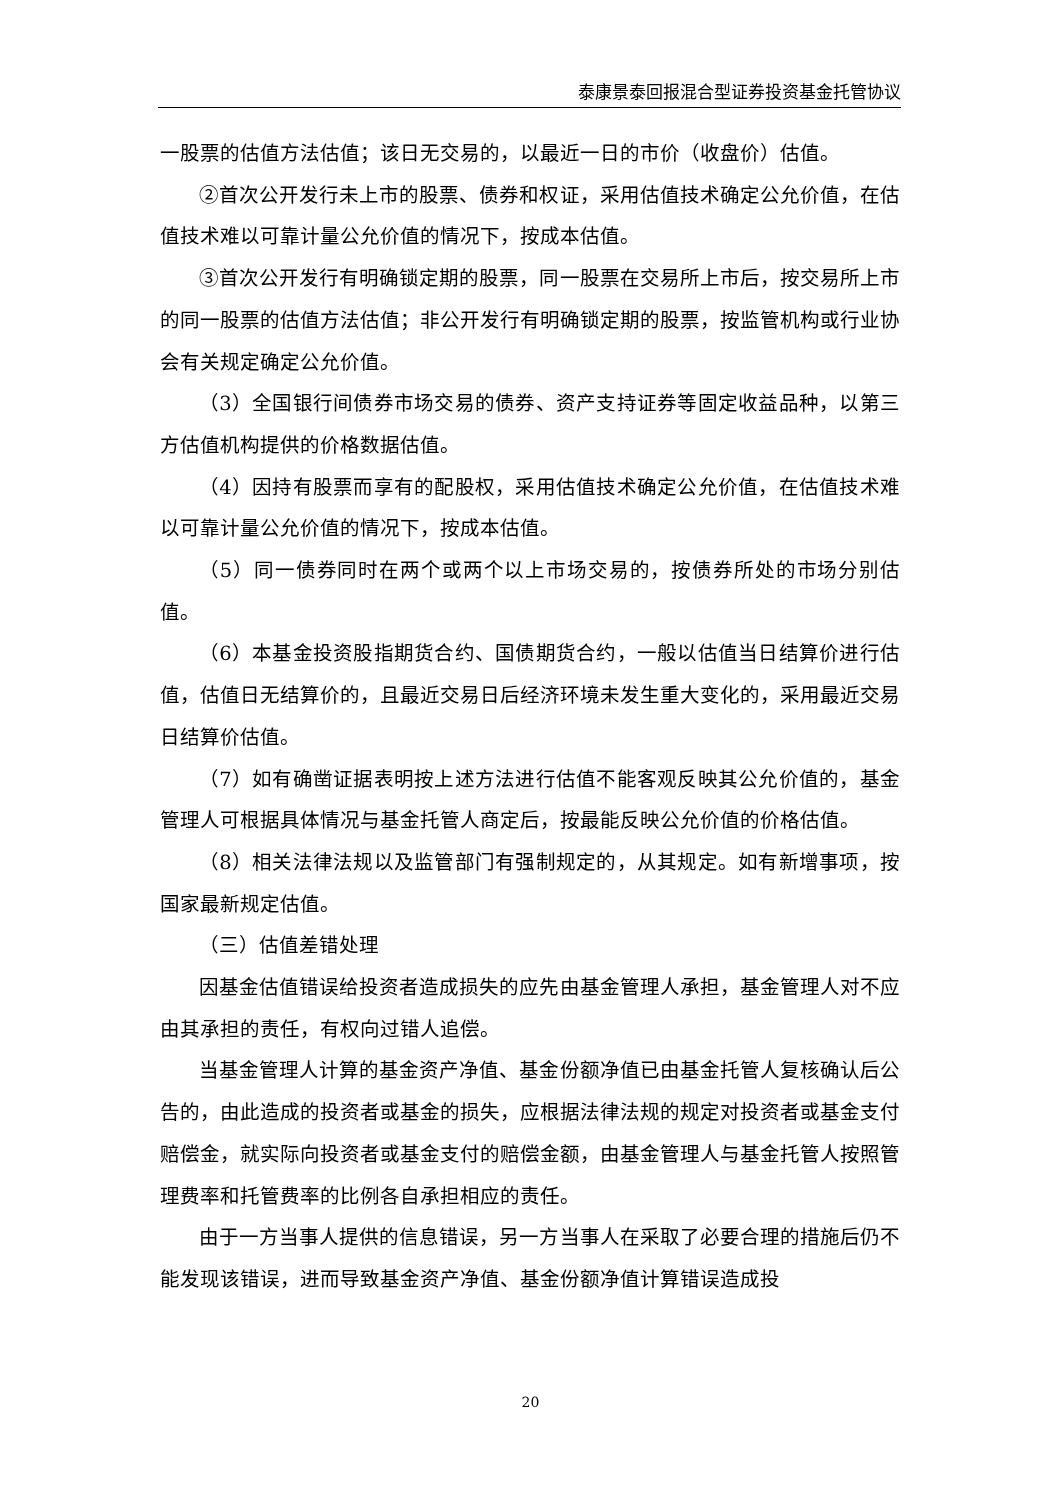泰康景泰回报混合型证券投资基金托管协议
一股票的估值方法估值；该日无交易的，以最近一日的市价（收盘价）估值。
②首次公开发行未上市的股票、债券和权证，采用估值技术确定公允价值，在估值技术难以可靠计量公允价值的情况下，按成本估值。
③首次公开发行有明确锁定期的股票，同一股票在交易所上市后，按交易所上市的同一股票的估值方法估值；非公开发行有明确锁定期的股票，按监管机构或行业协会有关规定确定公允价值。
（3）全国银行间债券市场交易的债券、资产支持证券等固定收益品种，以第三方估值机构提供的价格数据估值。
（4）因持有股票而享有的配股权，采用估值技术确定公允价值，在估值技术难以可靠计量公允价值的情况下，按成本估值。
（5）同一债券同时在两个或两个以上市场交易的，按债券所处的市场分别估值。
（6）本基金投资股指期货合约、国债期货合约，一般以估值当日结算价进行估值，估值日无结算价的，且最近交易日后经济环境未发生重大变化的，采用最近交易日结算价估值。
（7）如有确凿证据表明按上述方法进行估值不能客观反映其公允价值的，基金管理人可根据具体情况与基金托管人商定后，按最能反映公允价值的价格估值。
（8）相关法律法规以及监管部门有强制规定的，从其规定。如有新增事项，按国家最新规定估值。
（三）估值差错处理
因基金估值错误给投资者造成损失的应先由基金管理人承担，基金管理人对不应由其承担的责任，有权向过错人追偿。
当基金管理人计算的基金资产净值、基金份额净值已由基金托管人复核确认后公告的，由此造成的投资者或基金的损失，应根据法律法规的规定对投资者或基金支付赔偿金，就实际向投资者或基金支付的赔偿金额，由基金管理人与基金托管人按照管理费率和托管费率的比例各自承担相应的责任。
由于一方当事人提供的信息错误，另一方当事人在采取了必要合理的措施后仍不能发现该错误，进而导致基金资产净值、基金份额净值计算错误造成投
20